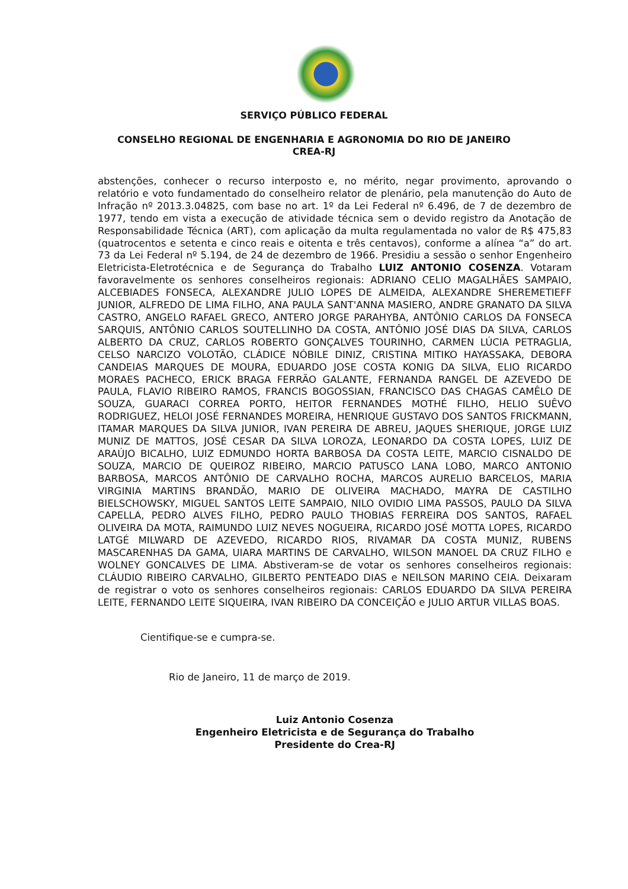SERVIÇO PÚBLICO FEDERAL
CONSELHO REGIONAL DE ENGENHARIA E AGRONOMIA DO RIO DE JANEIRO
CREA-RJ
abstenções, conhecer o recurso interposto e, no mérito, negar provimento, aprovando o relatório e voto fundamentado do conselheiro relator de plenário, pela manutenção do Auto de Infração nº 2013.3.04825, com base no art. 1º da Lei Federal nº 6.496, de 7 de dezembro de 1977, tendo em vista a execução de atividade técnica sem o devido registro da Anotação de Responsabilidade Técnica (ART), com aplicação da multa regulamentada no valor de R$ 475,83 (quatrocentos e setenta e cinco reais e oitenta e três centavos), conforme a alínea “a” do art. 73 da Lei Federal nº 5.194, de 24 de dezembro de 1966. Presidiu a sessão o senhor Engenheiro Eletricista-Eletrotécnica e de Segurança do Trabalho LUIZ ANTONIO COSENZA. Votaram favoravelmente os senhores conselheiros regionais: ADRIANO CELIO MAGALHÃES SAMPAIO, ALCEBIADES FONSECA, ALEXANDRE JULIO LOPES DE ALMEIDA, ALEXANDRE SHEREMETIEFF JUNIOR, ALFREDO DE LIMA FILHO, ANA PAULA SANT'ANNA MASIERO, ANDRE GRANATO DA SILVA CASTRO, ANGELO RAFAEL GRECO, ANTERO JORGE PARAHYBA, ANTÔNIO CARLOS DA FONSECA SARQUIS, ANTÔNIO CARLOS SOUTELLINHO DA COSTA, ANTÔNIO JOSÉ DIAS DA SILVA, CARLOS ALBERTO DA CRUZ, CARLOS ROBERTO GONÇALVES TOURINHO, CARMEN LÚCIA PETRAGLIA, CELSO NARCIZO VOLOTÃO, CLÁDICE NÓBILE DINIZ, CRISTINA MITIKO HAYASSAKA, DEBORA CANDEIAS MARQUES DE MOURA, EDUARDO JOSE COSTA KONIG DA SILVA, ELIO RICARDO MORAES PACHECO, ERICK BRAGA FERRÃO GALANTE, FERNANDA RANGEL DE AZEVEDO DE PAULA, FLAVIO RIBEIRO RAMOS, FRANCIS BOGOSSIAN, FRANCISCO DAS CHAGAS CAMÊLO DE SOUZA, GUARACI CORREA PORTO, HEITOR FERNANDES MOTHÉ FILHO, HELIO SUÊVO RODRIGUEZ, HELOI JOSÉ FERNANDES MOREIRA, HENRIQUE GUSTAVO DOS SANTOS FRICKMANN, ITAMAR MARQUES DA SILVA JUNIOR, IVAN PEREIRA DE ABREU, JAQUES SHERIQUE, JORGE LUIZ MUNIZ DE MATTOS, JOSÉ CESAR DA SILVA LOROZA, LEONARDO DA COSTA LOPES, LUIZ DE ARAÚJO BICALHO, LUIZ EDMUNDO HORTA BARBOSA DA COSTA LEITE, MARCIO CISNALDO DE SOUZA, MARCIO DE QUEIROZ RIBEIRO, MARCIO PATUSCO LANA LOBO, MARCO ANTONIO BARBOSA, MARCOS ANTÔNIO DE CARVALHO ROCHA, MARCOS AURELIO BARCELOS, MARIA VIRGINIA MARTINS BRANDÃO, MARIO DE OLIVEIRA MACHADO, MAYRA DE CASTILHO BIELSCHOWSKY, MIGUEL SANTOS LEITE SAMPAIO, NILO OVIDIO LIMA PASSOS, PAULO DA SILVA CAPELLA, PEDRO ALVES FILHO, PEDRO PAULO THOBIAS FERREIRA DOS SANTOS, RAFAEL OLIVEIRA DA MOTA, RAIMUNDO LUIZ NEVES NOGUEIRA, RICARDO JOSÉ MOTTA LOPES, RICARDO LATGÉ MILWARD DE AZEVEDO, RICARDO RIOS, RIVAMAR DA COSTA MUNIZ, RUBENS MASCARENHAS DA GAMA, UIARA MARTINS DE CARVALHO, WILSON MANOEL DA CRUZ FILHO e WOLNEY GONCALVES DE LIMA. Abstiveram-se de votar os senhores conselheiros regionais: CLÁUDIO RIBEIRO CARVALHO, GILBERTO PENTEADO DIAS e NEILSON MARINO CEIA. Deixaram de registrar o voto os senhores conselheiros regionais: CARLOS EDUARDO DA SILVA PEREIRA LEITE, FERNANDO LEITE SIQUEIRA, IVAN RIBEIRO DA CONCEIÇÃO e JULIO ARTUR VILLAS BOAS.
Cientifique-se e cumpra-se.
Rio de Janeiro, 11 de março de 2019.
Luiz Antonio Cosenza
Engenheiro Eletricista e de Segurança do Trabalho
Presidente do Crea-RJ